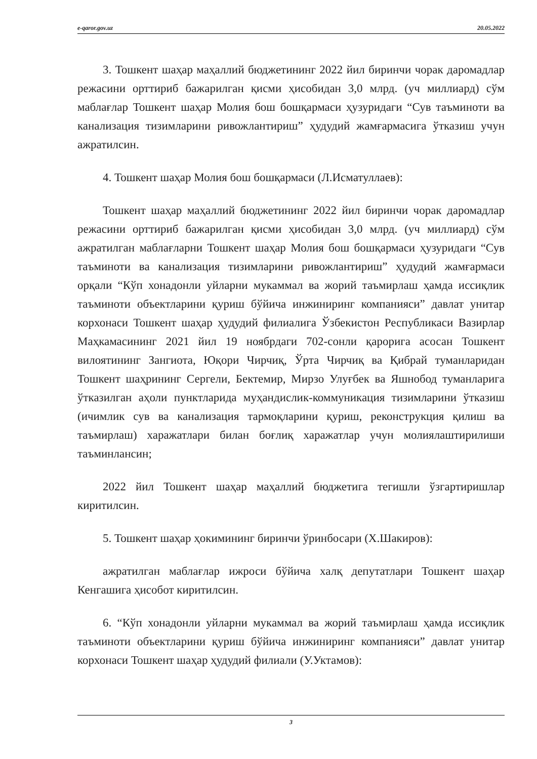e-qaror.gov.uz 20.05.2022
3. Тошкент шаҳар маҳаллий бюджетининг 2022 йил биринчи чорак даромадлар режасини орттириб бажарилган қисми ҳисобидан 3,0 млрд. (уч миллиард) сўм маблағлар Тошкент шаҳар Молия бош бошқармаси ҳузуридаги “Сув таъминоти ва канализация тизимларини ривожлантириш” ҳудудий жамғармасига ўтказиш учун ажратилсин.
4. Тошкент шаҳар Молия бош бошқармаси (Л.Исматуллаев):
Тошкент шаҳар маҳаллий бюджетининг 2022 йил биринчи чорак даромадлар режасини орттириб бажарилган қисми ҳисобидан 3,0 млрд. (уч миллиард) сўм ажратилган маблағларни Тошкент шаҳар Молия бош бошқармаси ҳузуридаги “Сув таъминоти ва канализация тизимларини ривожлантириш” ҳудудий жамғармаси орқали “Кўп хонадонли уйларни мукаммал ва жорий таъмирлаш ҳамда иссиқлик таъминоти объектларини қуриш бўйича инжиниринг компанияси” давлат унитар корхонаси Тошкент шаҳар ҳудудий филиалига Ўзбекистон Республикаси Вазирлар Маҳкамасининг 2021 йил 19 ноябрдаги 702-сонли қарорига асосан Тошкент вилоятининг Зангиота, Юқори Чирчиқ, Ўрта Чирчиқ ва Қибрай туманларидан Тошкент шаҳрининг Сергели, Бектемир, Мирзо Улуғбек ва Яшнобод туманларига ўтказилган аҳоли пунктларида муҳандислик-коммуникация тизимларини ўтказиш (ичимлик сув ва канализация тармоқларини қуриш, реконструкция қилиш ва таъмирлаш) харажатлари билан боғлиқ харажатлар учун молиялаштирилиши таъминлансин;
2022 йил Тошкент шаҳар маҳаллий бюджетига тегишли ўзгартиришлар киритилсин.
5. Тошкент шаҳар ҳокимининг биринчи ўринбосари (Х.Шакиров):
ажратилган маблағлар ижроси бўйича халқ депутатлари Тошкент шаҳар Кенгашига ҳисобот киритилсин.
6. “Кўп хонадонли уйларни мукаммал ва жорий таъмирлаш ҳамда иссиқлик таъминоти объектларини қуриш бўйича инжиниринг компанияси” давлат унитар корхонаси Тошкент шаҳар ҳудудий филиали (У.Уктамов):
3